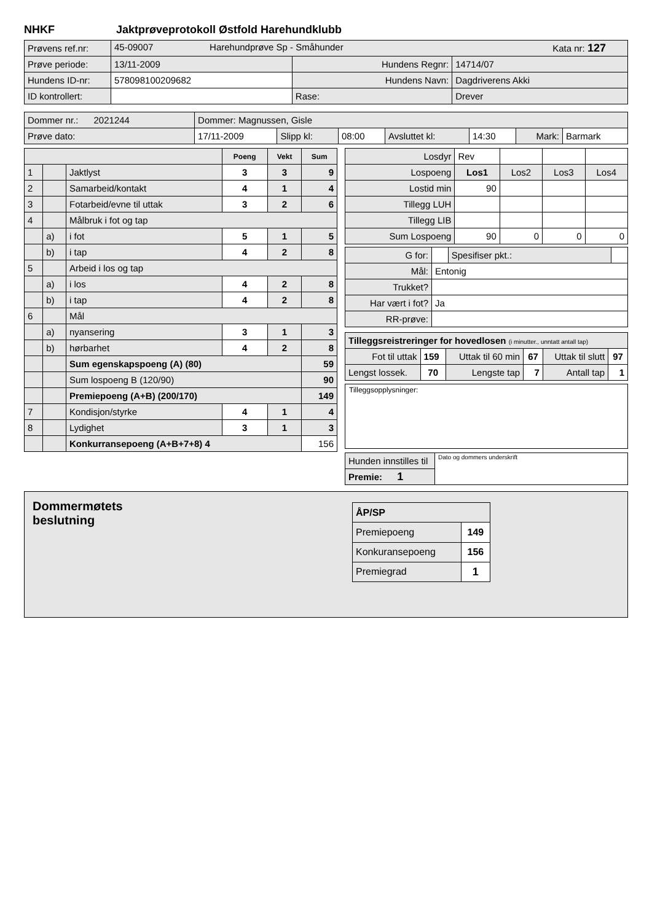NHKF Jaktprøveprotokoll Østfold Harehundklubb
| Prøvens ref.nr: | 45-09007 Harehundprøve Sp - Småhunder Kata nr: 127 | | |
| Prøve periode: | 13/11-2009 | Hundens Regnr: | 14714/07 |
| Hundens ID-nr: | 578098100209682 | Hundens Navn: | Dagdriverens Akki |
| ID kontrollert: | | Rase: | Drever |
| Dommer nr.: 2021244 | Dommer: Magnussen, Gisle | | | | | | |
| Prøve dato: | 17/11-2009 | Slipp kl: | 08:00 | Avsluttet kl: | 14:30 | Mark: | Barmark |
| | | | Poeng | Vekt | Sum |
| 1 | | Jaktlyst | 3 | 3 | 9 |
| 2 | | Samarbeid/kontakt | 4 | 1 | 4 |
| 3 | | Fotarbeid/evne til uttak | 3 | 2 | 6 |
| 4 | | Målbruk i fot og tap | | | |
| | a) | i fot | 5 | 1 | 5 |
| | b) | i tap | 4 | 2 | 8 |
| 5 | | Arbeid i los og tap | | | |
| | a) | i los | 4 | 2 | 8 |
| | b) | i tap | 4 | 2 | 8 |
| 6 | | Mål | | | |
| | a) | nyansering | 3 | 1 | 3 |
| | b) | hørbarhet | 4 | 2 | 8 |
| | | Sum egenskapspoeng (A) (80) | | | 59 |
| | | Sum lospoeng B (120/90) | | | 90 |
| | | Premiepoeng (A+B) (200/170) | | | 149 |
| 7 | | Kondisjon/styrke | 4 | 1 | 4 |
| 8 | | Lydighet | 3 | 1 | 3 |
| | | Konkurransepoeng (A+B+7+8) 4 | | | 156 |
| Losdyr | Rev | | | |
| Lospoeng | Los1 | Los2 | Los3 | Los4 |
| Lostid min | 90 | | | |
| Tillegg LUH | | | | |
| Tillegg LIB | | | | |
| Sum Lospoeng | 90 | 0 | 0 | 0 |
| G for: | | Spesifiser pkt.: | |
| Mål: | Entonig | | |
| Trukket? | | | |
| Har vært i fot? | Ja | | |
| RR-prøve: | | | |
| Tilleggsreistreringer for hovedlosen (i minutter., unntatt antall tap) | | | | | |
| Fot til uttak | 159 | Uttak til 60 min | 67 | Uttak til slutt | 97 |
| Lengst lossek. | 70 | Lengste tap | 7 | Antall tap | 1 |
Tilleggsopplysninger:
| Hunden innstilles til | Dato og dommers underskrift |
| Premie: 1 | |
Dommermøtets
beslutning
| ÅP/SP | |
| Premiepoeng | 149 |
| Konkuransepoeng | 156 |
| Premiegrad | 1 |